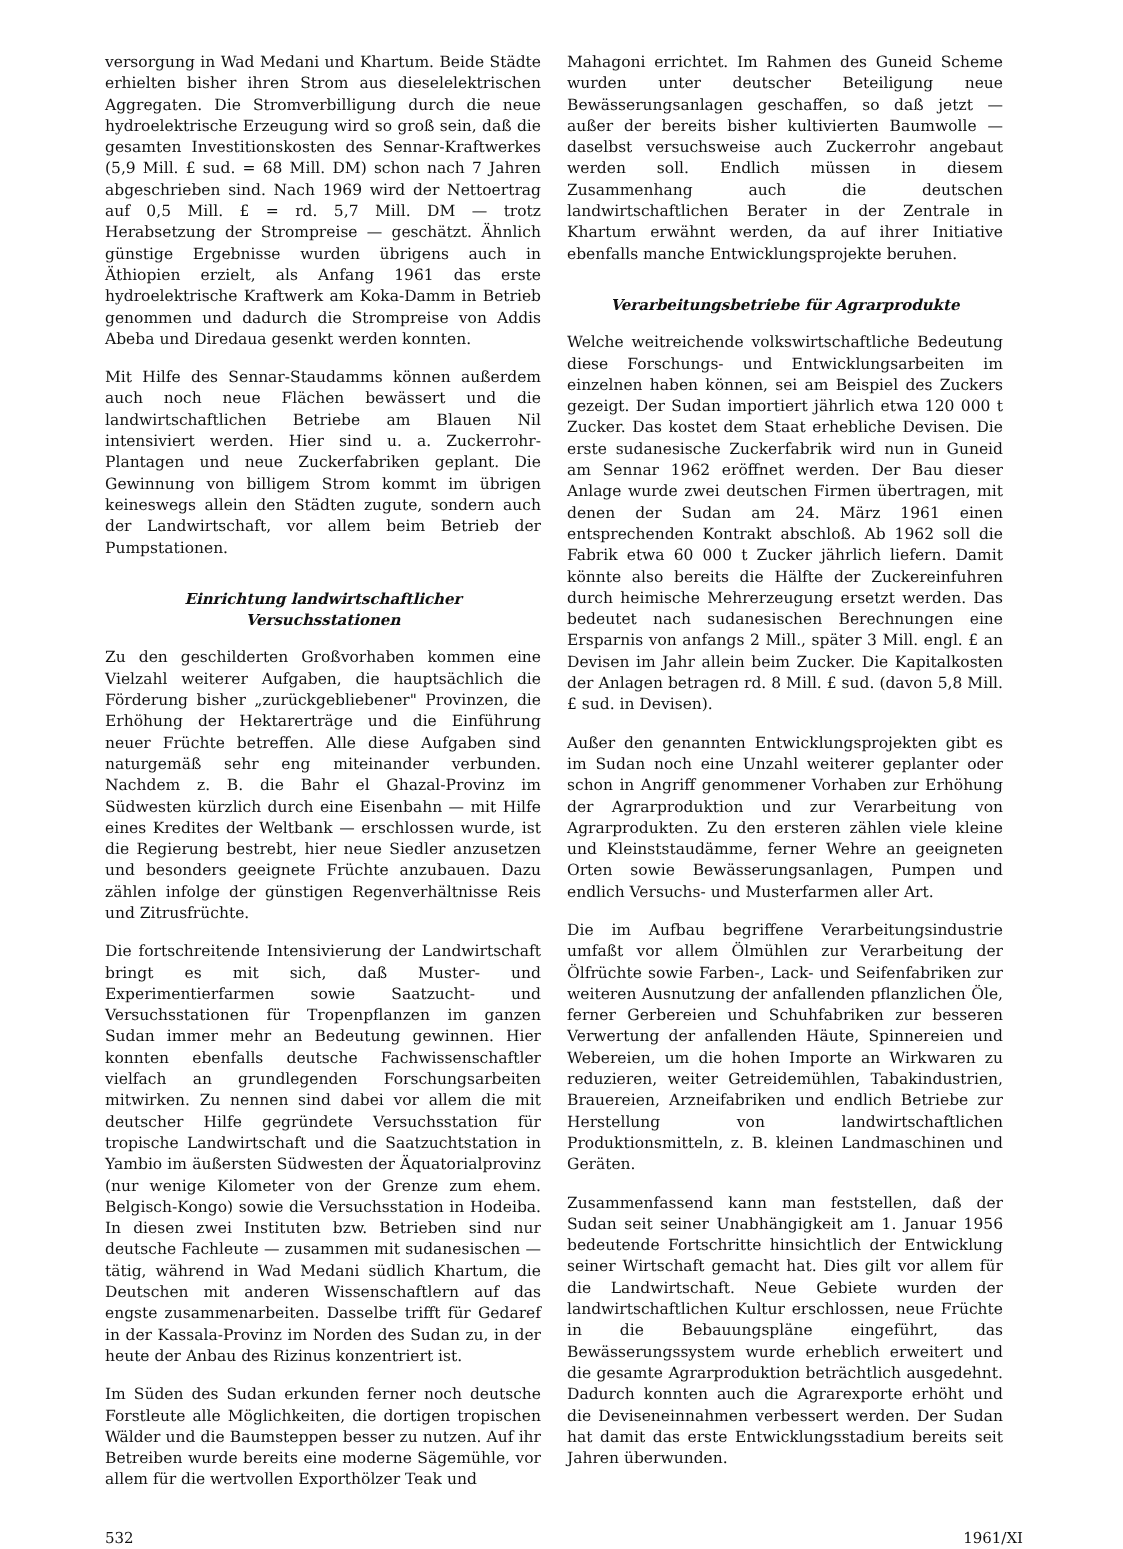versorgung in Wad Medani und Khartum. Beide Städte erhielten bisher ihren Strom aus dieselelektrischen Aggregaten. Die Stromverbilligung durch die neue hydroelektrische Erzeugung wird so groß sein, daß die gesamten Investitionskosten des Sennar-Kraftwerkes (5,9 Mill. £ sud. = 68 Mill. DM) schon nach 7 Jahren abgeschrieben sind. Nach 1969 wird der Nettoertrag auf 0,5 Mill. £ = rd. 5,7 Mill. DM — trotz Herabsetzung der Strompreise — geschätzt. Ähnlich günstige Ergebnisse wurden übrigens auch in Äthiopien erzielt, als Anfang 1961 das erste hydroelektrische Kraftwerk am Koka-Damm in Betrieb genommen und dadurch die Strompreise von Addis Abeba und Diredaua gesenkt werden konnten.
Mit Hilfe des Sennar-Staudamms können außerdem auch noch neue Flächen bewässert und die landwirtschaftlichen Betriebe am Blauen Nil intensiviert werden. Hier sind u. a. Zuckerrohr-Plantagen und neue Zuckerfabriken geplant. Die Gewinnung von billigem Strom kommt im übrigen keineswegs allein den Städten zugute, sondern auch der Landwirtschaft, vor allem beim Betrieb der Pumpstationen.
Einrichtung landwirtschaftlicher Versuchsstationen
Zu den geschilderten Großvorhaben kommen eine Vielzahl weiterer Aufgaben, die hauptsächlich die Förderung bisher „zurückgebliebener" Provinzen, die Erhöhung der Hektarerträge und die Einführung neuer Früchte betreffen. Alle diese Aufgaben sind naturgemäß sehr eng miteinander verbunden. Nachdem z. B. die Bahr el Ghazal-Provinz im Südwesten kürzlich durch eine Eisenbahn — mit Hilfe eines Kredites der Weltbank — erschlossen wurde, ist die Regierung bestrebt, hier neue Siedler anzusetzen und besonders geeignete Früchte anzubauen. Dazu zählen infolge der günstigen Regenverhältnisse Reis und Zitrusfrüchte.
Die fortschreitende Intensivierung der Landwirtschaft bringt es mit sich, daß Muster- und Experimentierfarmen sowie Saatzucht- und Versuchsstationen für Tropenpflanzen im ganzen Sudan immer mehr an Bedeutung gewinnen. Hier konnten ebenfalls deutsche Fachwissenschaftler vielfach an grundlegenden Forschungsarbeiten mitwirken. Zu nennen sind dabei vor allem die mit deutscher Hilfe gegründete Versuchsstation für tropische Landwirtschaft und die Saatzuchtstation in Yambio im äußersten Südwesten der Äquatorialprovinz (nur wenige Kilometer von der Grenze zum ehem. Belgisch-Kongo) sowie die Versuchsstation in Hodeiba. In diesen zwei Instituten bzw. Betrieben sind nur deutsche Fachleute — zusammen mit sudanesischen — tätig, während in Wad Medani südlich Khartum, die Deutschen mit anderen Wissenschaftlern auf das engste zusammenarbeiten. Dasselbe trifft für Gedaref in der Kassala-Provinz im Norden des Sudan zu, in der heute der Anbau des Rizinus konzentriert ist.
Im Süden des Sudan erkunden ferner noch deutsche Forstleute alle Möglichkeiten, die dortigen tropischen Wälder und die Baumsteppen besser zu nutzen. Auf ihr Betreiben wurde bereits eine moderne Sägemühle, vor allem für die wertvollen Exporthölzer Teak und
Mahagoni errichtet. Im Rahmen des Guneid Scheme wurden unter deutscher Beteiligung neue Bewässerungsanlagen geschaffen, so daß jetzt — außer der bereits bisher kultivierten Baumwolle — daselbst versuchsweise auch Zuckerrohr angebaut werden soll. Endlich müssen in diesem Zusammenhang auch die deutschen landwirtschaftlichen Berater in der Zentrale in Khartum erwähnt werden, da auf ihrer Initiative ebenfalls manche Entwicklungsprojekte beruhen.
Verarbeitungsbetriebe für Agrarprodukte
Welche weitreichende volkswirtschaftliche Bedeutung diese Forschungs- und Entwicklungsarbeiten im einzelnen haben können, sei am Beispiel des Zuckers gezeigt. Der Sudan importiert jährlich etwa 120 000 t Zucker. Das kostet dem Staat erhebliche Devisen. Die erste sudanesische Zuckerfabrik wird nun in Guneid am Sennar 1962 eröffnet werden. Der Bau dieser Anlage wurde zwei deutschen Firmen übertragen, mit denen der Sudan am 24. März 1961 einen entsprechenden Kontrakt abschloß. Ab 1962 soll die Fabrik etwa 60 000 t Zucker jährlich liefern. Damit könnte also bereits die Hälfte der Zuckereinfuhren durch heimische Mehrerzeugung ersetzt werden. Das bedeutet nach sudanesischen Berechnungen eine Ersparnis von anfangs 2 Mill., später 3 Mill. engl. £ an Devisen im Jahr allein beim Zucker. Die Kapitalkosten der Anlagen betragen rd. 8 Mill. £ sud. (davon 5,8 Mill. £ sud. in Devisen).
Außer den genannten Entwicklungsprojekten gibt es im Sudan noch eine Unzahl weiterer geplanter oder schon in Angriff genommener Vorhaben zur Erhöhung der Agrarproduktion und zur Verarbeitung von Agrarprodukten. Zu den ersteren zählen viele kleine und Kleinststaudämme, ferner Wehre an geeigneten Orten sowie Bewässerungsanlagen, Pumpen und endlich Versuchs- und Musterfarmen aller Art.
Die im Aufbau begriffene Verarbeitungsindustrie umfaßt vor allem Ölmühlen zur Verarbeitung der Ölfrüchte sowie Farben-, Lack- und Seifenfabriken zur weiteren Ausnutzung der anfallenden pflanzlichen Öle, ferner Gerbereien und Schuhfabriken zur besseren Verwertung der anfallenden Häute, Spinnereien und Webereien, um die hohen Importe an Wirkwaren zu reduzieren, weiter Getreidemühlen, Tabakindustrien, Brauereien, Arzneifabriken und endlich Betriebe zur Herstellung von landwirtschaftlichen Produktionsmitteln, z. B. kleinen Landmaschinen und Geräten.
Zusammenfassend kann man feststellen, daß der Sudan seit seiner Unabhängigkeit am 1. Januar 1956 bedeutende Fortschritte hinsichtlich der Entwicklung seiner Wirtschaft gemacht hat. Dies gilt vor allem für die Landwirtschaft. Neue Gebiete wurden der landwirtschaftlichen Kultur erschlossen, neue Früchte in die Bebauungspläne eingeführt, das Bewässerungssystem wurde erheblich erweitert und die gesamte Agrarproduktion beträchtlich ausgedehnt. Dadurch konnten auch die Agrarexporte erhöht und die Deviseneinnahmen verbessert werden. Der Sudan hat damit das erste Entwicklungsstadium bereits seit Jahren überwunden.
532 1961/XI